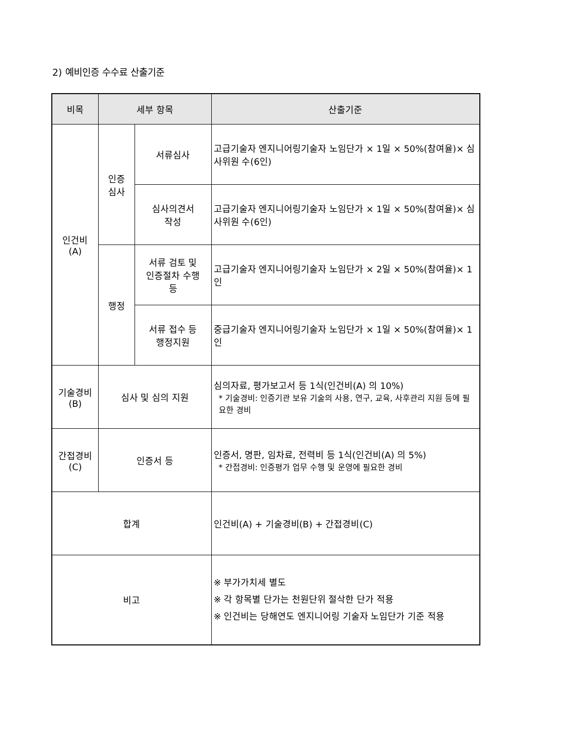2) 예비인증 수수료 산출기준
| 비목 | 세부 항목 | | 산출기준 |
| --- | --- | --- | --- |
| 인건비 (A) | 인증 심사 | 서류심사 | 고급기술자 엔지니어링기술자 노임단가 × 1일 × 50%(참여율)× 심사위원 수(6인) |
| | | 심사의견서 작성 | 고급기술자 엔지니어링기술자 노임단가 × 1일 × 50%(참여율)× 심사위원 수(6인) |
| | 행정 | 서류 검토 및 인증절차 수행 등 | 고급기술자 엔지니어링기술자 노임단가 × 2일 × 50%(참여율)× 1인 |
| | | 서류 접수 등 행정지원 | 중급기술자 엔지니어링기술자 노임단가 × 1일 × 50%(참여율)× 1인 |
| 기술경비 (B) | 심사 및 심의 지원 | | 심의자료, 평가보고서 등 1식(인건비(A) 의 10%) * 기술경비: 인증기관 보유 기술의 사용, 연구, 교육, 사후관리 지원 등에 필요한 경비 |
| 간접경비 (C) | 인증서 등 | | 인증서, 명판, 임차료, 전력비 등 1식(인건비(A) 의 5%) * 간접경비: 인증평가 업무 수행 및 운영에 필요한 경비 |
| 합계 | | | 인건비(A) + 기술경비(B) + 간접경비(C) |
| 비고 | | | ※ 부가가치세 별도 ※ 각 항목별 단가는 천원단위 절삭한 단가 적용 ※ 인건비는 당해연도 엔지니어링 기술자 노임단가 기준 적용 |